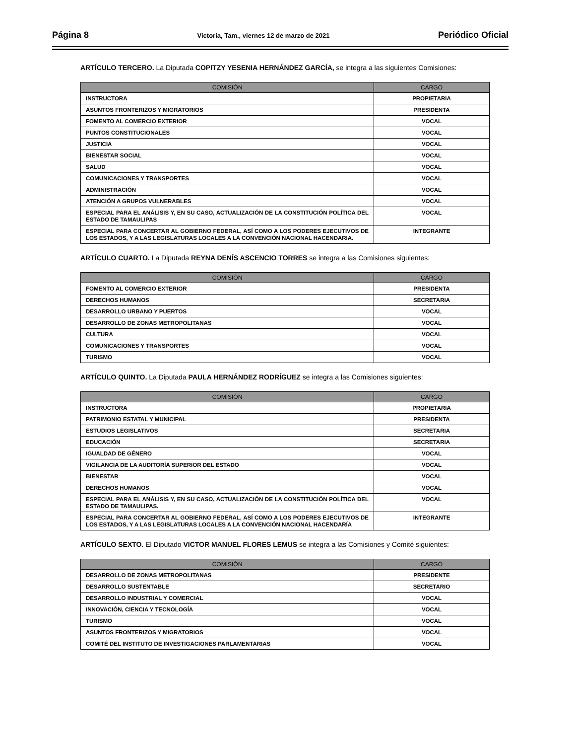Página 8 Victoria, Tam., viernes 12 de marzo de 2021 Periódico Oficial
ARTÍCULO TERCERO. La Diputada COPITZY YESENIA HERNÁNDEZ GARCÍA, se integra a las siguientes Comisiones:
| COMISIÓN | CARGO |
| --- | --- |
| INSTRUCTORA | PROPIETARIA |
| ASUNTOS FRONTERIZOS Y MIGRATORIOS | PRESIDENTA |
| FOMENTO AL COMERCIO EXTERIOR | VOCAL |
| PUNTOS CONSTITUCIONALES | VOCAL |
| JUSTICIA | VOCAL |
| BIENESTAR SOCIAL | VOCAL |
| SALUD | VOCAL |
| COMUNICACIONES Y TRANSPORTES | VOCAL |
| ADMINISTRACIÓN | VOCAL |
| ATENCIÓN A GRUPOS VULNERABLES | VOCAL |
| ESPECIAL PARA EL ANÁLISIS Y, EN SU CASO, ACTUALIZACIÓN DE LA CONSTITUCIÓN POLÍTICA DEL ESTADO DE TAMAULIPAS | VOCAL |
| ESPECIAL PARA CONCERTAR AL GOBIERNO FEDERAL, ASÍ COMO A LOS PODERES EJECUTIVOS DE LOS ESTADOS, Y A LAS LEGISLATURAS LOCALES A LA CONVENCIÓN NACIONAL HACENDARIA. | INTEGRANTE |
ARTÍCULO CUARTO. La Diputada REYNA DENÍS ASCENCIO TORRES se integra a las Comisiones siguientes:
| COMISIÓN | CARGO |
| --- | --- |
| FOMENTO AL COMERCIO EXTERIOR | PRESIDENTA |
| DERECHOS HUMANOS | SECRETARIA |
| DESARROLLO URBANO Y PUERTOS | VOCAL |
| DESARROLLO DE ZONAS METROPOLITANAS | VOCAL |
| CULTURA | VOCAL |
| COMUNICACIONES Y TRANSPORTES | VOCAL |
| TURISMO | VOCAL |
ARTÍCULO QUINTO. La Diputada PAULA HERNÁNDEZ RODRÍGUEZ se integra a las Comisiones siguientes:
| COMISIÓN | CARGO |
| --- | --- |
| INSTRUCTORA | PROPIETARIA |
| PATRIMONIO ESTATAL Y MUNICIPAL | PRESIDENTA |
| ESTUDIOS LEGISLATIVOS | SECRETARIA |
| EDUCACIÓN | SECRETARIA |
| IGUALDAD DE GÉNERO | VOCAL |
| VIGILANCIA DE LA AUDITORÍA SUPERIOR DEL ESTADO | VOCAL |
| BIENESTAR | VOCAL |
| DERECHOS HUMANOS | VOCAL |
| ESPECIAL PARA EL ANÁLISIS Y, EN SU CASO, ACTUALIZACIÓN DE LA CONSTITUCIÓN POLÍTICA DEL ESTADO DE TAMAULIPAS. | VOCAL |
| ESPECIAL PARA CONCERTAR AL GOBIERNO FEDERAL, ASÍ COMO A LOS PODERES EJECUTIVOS DE LOS ESTADOS, Y A LAS LEGISLATURAS LOCALES A LA CONVENCIÓN NACIONAL HACENDARÍA | INTEGRANTE |
ARTÍCULO SEXTO. El Diputado VICTOR MANUEL FLORES LEMUS se integra a las Comisiones y Comité siguientes:
| COMISIÓN | CARGO |
| --- | --- |
| DESARROLLO DE ZONAS METROPOLITANAS | PRESIDENTE |
| DESARROLLO SUSTENTABLE | SECRETARIO |
| DESARROLLO INDUSTRIAL Y COMERCIAL | VOCAL |
| INNOVACIÓN, CIENCIA Y TECNOLOGÍA | VOCAL |
| TURISMO | VOCAL |
| ASUNTOS FRONTERIZOS Y MIGRATORIOS | VOCAL |
| COMITÉ DEL INSTITUTO DE INVESTIGACIONES PARLAMENTARIAS | VOCAL |